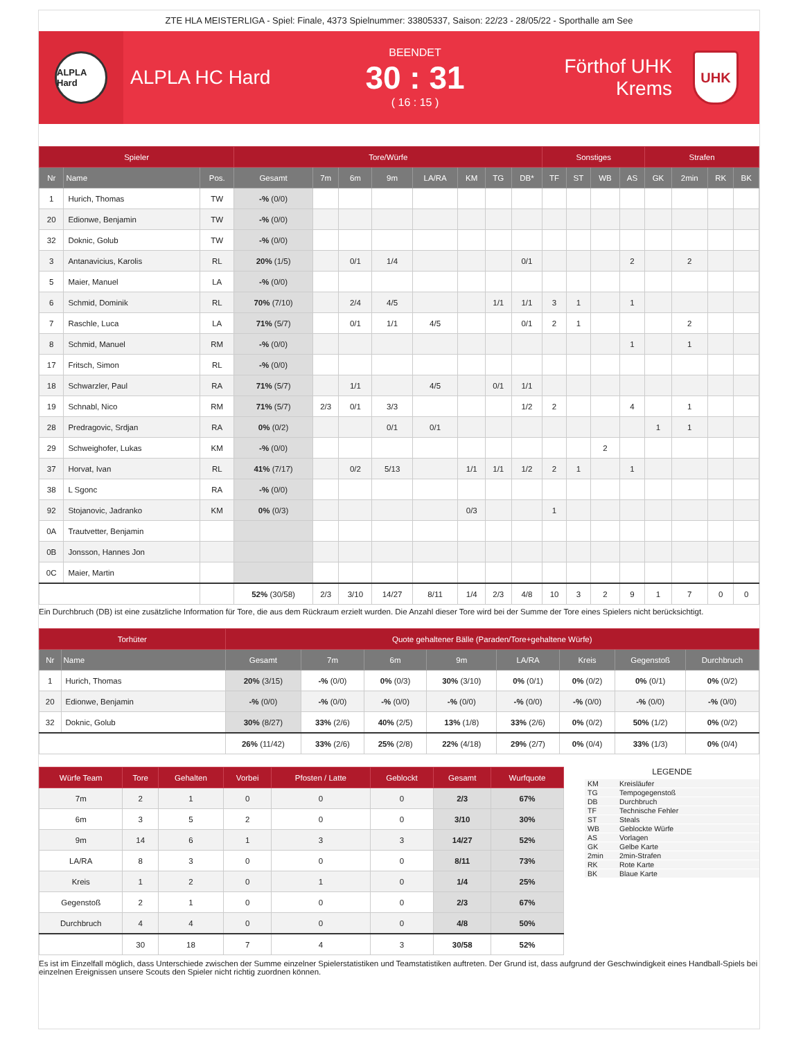ZTE HLA MEISTERLIGA - Spiel: Finale, 4373 Spielnummer: 33805337, Saison: 22/23 - 28/05/22 - Sporthalle am See
ALPLA Hard
ALPLA HC Hard
BEENDET
30 : 31
( 16 : 15 )
Förthof UHK Krems
UHK
| Spieler | | | Tore/Würfe | | | | | | | | Sonstiges | | | | Strafen | | | |
| --- | --- | --- | --- | --- | --- | --- | --- | --- | --- | --- | --- | --- | --- | --- | --- | --- | --- | --- |
| Nr | Name | Pos. | Gesamt | 7m | 6m | 9m | LA/RA | KM | TG | DB* | TF | ST | WB | AS | GK | 2min | RK | BK |
| 1 | Hurich, Thomas | TW | -% (0/0) | | | | | | | | | | | | | | | |
| 20 | Edionwe, Benjamin | TW | -% (0/0) | | | | | | | | | | | | | | | |
| 32 | Doknic, Golub | TW | -% (0/0) | | | | | | | | | | | | | | | |
| 3 | Antanavicius, Karolis | RL | 20% (1/5) | | 0/1 | 1/4 | | | | 0/1 | | | | 2 | | 2 | | |
| 5 | Maier, Manuel | LA | -% (0/0) | | | | | | | | | | | | | | | |
| 6 | Schmid, Dominik | RL | 70% (7/10) | | 2/4 | 4/5 | | | 1/1 | 1/1 | 3 | 1 | | 1 | | | | |
| 7 | Raschle, Luca | LA | 71% (5/7) | | 0/1 | 1/1 | 4/5 | | | 0/1 | 2 | 1 | | | | 2 | | |
| 8 | Schmid, Manuel | RM | -% (0/0) | | | | | | | | | | | 1 | | 1 | | |
| 17 | Fritsch, Simon | RL | -% (0/0) | | | | | | | | | | | | | | | |
| 18 | Schwarzler, Paul | RA | 71% (5/7) | | 1/1 | | 4/5 | | 0/1 | 1/1 | | | | | | | | |
| 19 | Schnabl, Nico | RM | 71% (5/7) | 2/3 | 0/1 | 3/3 | | | | 1/2 | 2 | | | 4 | | 1 | | |
| 28 | Predragovic, Srdjan | RA | 0% (0/2) | | | 0/1 | 0/1 | | | | | | | | 1 | 1 | | |
| 29 | Schweighofer, Lukas | KM | -% (0/0) | | | | | | | | | | 2 | | | | | |
| 37 | Horvat, Ivan | RL | 41% (7/17) | | 0/2 | 5/13 | | 1/1 | 1/1 | 1/2 | 2 | 1 | | 1 | | | | |
| 38 | L Sgonc | RA | -% (0/0) | | | | | | | | | | | | | | | |
| 92 | Stojanovic, Jadranko | KM | 0% (0/3) | | | | | 0/3 | | | 1 | | | | | | | |
| 0A | Trautvetter, Benjamin | | | | | | | | | | | | | | | | | |
| 0B | Jonsson, Hannes Jon | | | | | | | | | | | | | | | | | |
| 0C | Maier, Martin | | | | | | | | | | | | | | | | | |
| | | | 52% (30/58) | 2/3 | 3/10 | 14/27 | 8/11 | 1/4 | 2/3 | 4/8 | 10 | 3 | 2 | 9 | 1 | 7 | 0 | 0 |
Ein Durchbruch (DB) ist eine zusätzliche Information für Tore, die aus dem Rückraum erzielt wurden. Die Anzahl dieser Tore wird bei der Summe der Tore eines Spielers nicht berücksichtigt.
| Torhüter | | Quote gehaltener Bälle (Paraden/Tore+gehaltene Würfe) | | | | | | | |
| --- | --- | --- | --- | --- | --- | --- | --- | --- | --- |
| Nr | Name | Gesamt | 7m | 6m | 9m | LA/RA | Kreis | Gegenstoß | Durchbruch |
| 1 | Hurich, Thomas | 20% (3/15) | -% (0/0) | 0% (0/3) | 30% (3/10) | 0% (0/1) | 0% (0/2) | 0% (0/1) | 0% (0/2) |
| 20 | Edionwe, Benjamin | -% (0/0) | -% (0/0) | -% (0/0) | -% (0/0) | -% (0/0) | -% (0/0) | -% (0/0) | -% (0/0) |
| 32 | Doknic, Golub | 30% (8/27) | 33% (2/6) | 40% (2/5) | 13% (1/8) | 33% (2/6) | 0% (0/2) | 50% (1/2) | 0% (0/2) |
| | | 26% (11/42) | 33% (2/6) | 25% (2/8) | 22% (4/18) | 29% (2/7) | 0% (0/4) | 33% (1/3) | 0% (0/4) |
| Würfe Team | Tore | Gehalten | Vorbei | Pfosten / Latte | Geblockt | Gesamt | Wurfquote |
| --- | --- | --- | --- | --- | --- | --- | --- |
| 7m | 2 | 1 | 0 | 0 | 0 | 2/3 | 67% |
| 6m | 3 | 5 | 2 | 0 | 0 | 3/10 | 30% |
| 9m | 14 | 6 | 1 | 3 | 3 | 14/27 | 52% |
| LA/RA | 8 | 3 | 0 | 0 | 0 | 8/11 | 73% |
| Kreis | 1 | 2 | 0 | 1 | 0 | 1/4 | 25% |
| Gegenstoß | 2 | 1 | 0 | 0 | 0 | 2/3 | 67% |
| Durchbruch | 4 | 4 | 0 | 0 | 0 | 4/8 | 50% |
| | 30 | 18 | 7 | 4 | 3 | 30/58 | 52% |
LEGENDE
KM Kreisläufer
TG Tempogegenstoß
DB Durchbruch
TF Technische Fehler
ST Steals
WB Geblockte Würfe
AS Vorlagen
GK Gelbe Karte
2min 2min-Strafen
RK Rote Karte
BK Blaue Karte
Es ist im Einzelfall möglich, dass Unterschiede zwischen der Summe einzelner Spielerstatistiken und Teamstatistiken auftreten. Der Grund ist, dass aufgrund der Geschwindigkeit eines Handball-Spiels bei einzelnen Ereignissen unsere Scouts den Spieler nicht richtig zuordnen können.